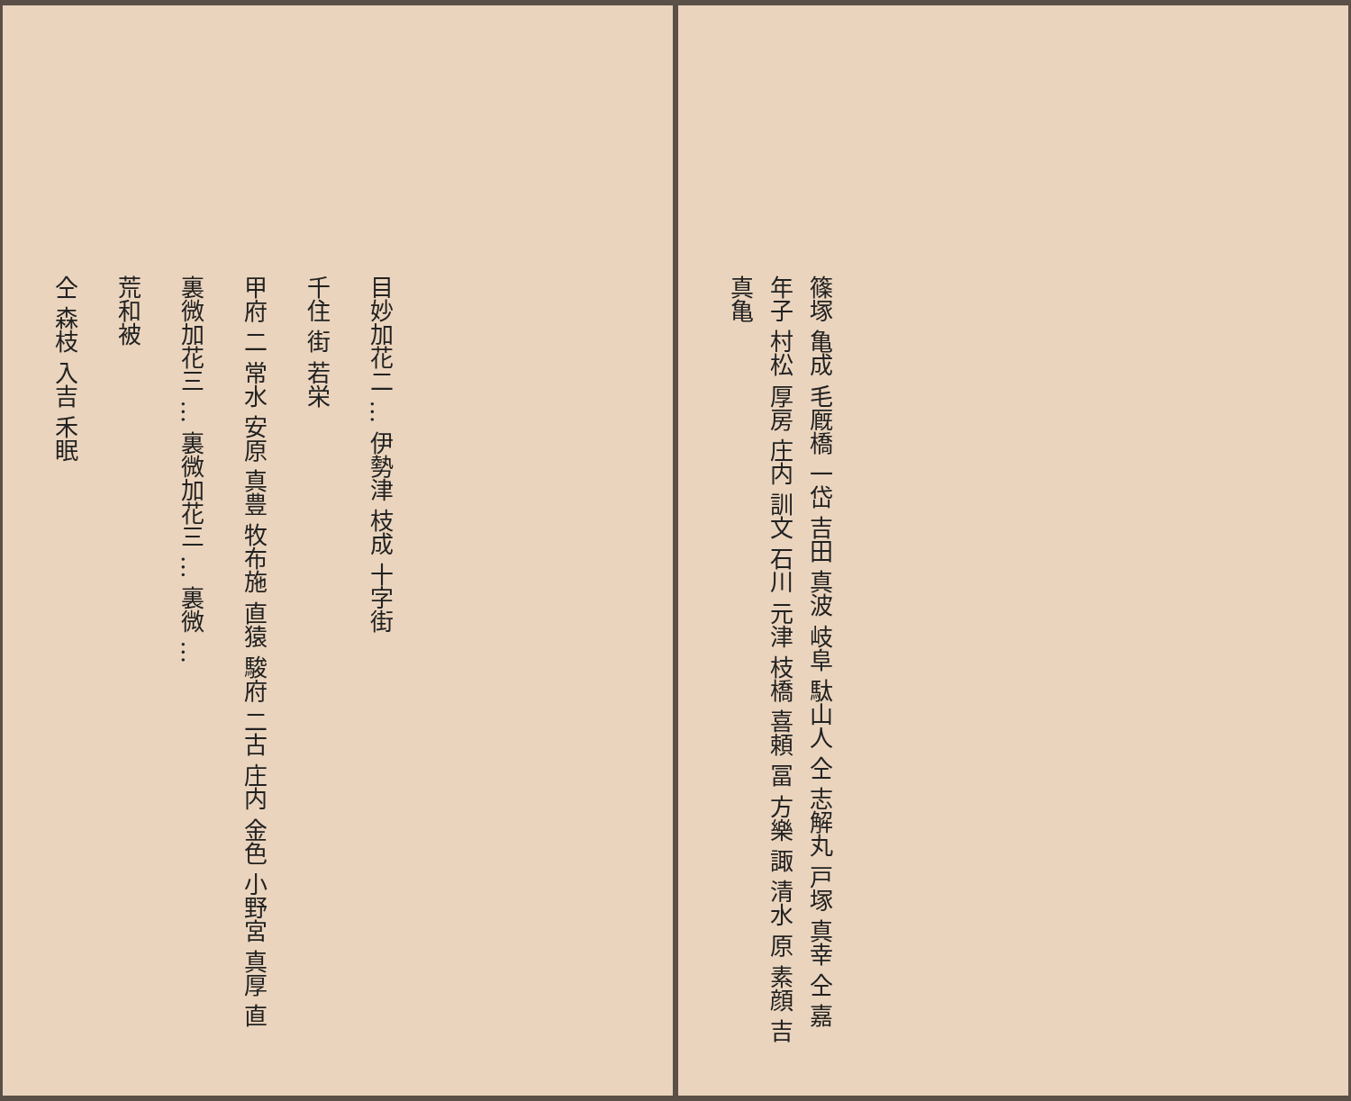目妙加花二 … 伊勢津 枝成 十字街
千住 街 若栄
甲府 二 常水 安原 真豊 牧布施 直猿 駿府 二古 庄内 金色 小野宮 真厚 直
裏微加花三 … 裏微加花三 … 裏微 …
荒和被
仝 森枝 入吉 禾眠
篠塚 亀成 毛厩橋 一岱 吉田 真波 岐阜 駄山人 仝 志解丸 戸塚 真幸 仝 嘉年子 村松 厚房 庄内 訓文 石川 元津 枝橋 喜頼 冨 方樂 諏 清水 原 素顔 吉 真亀